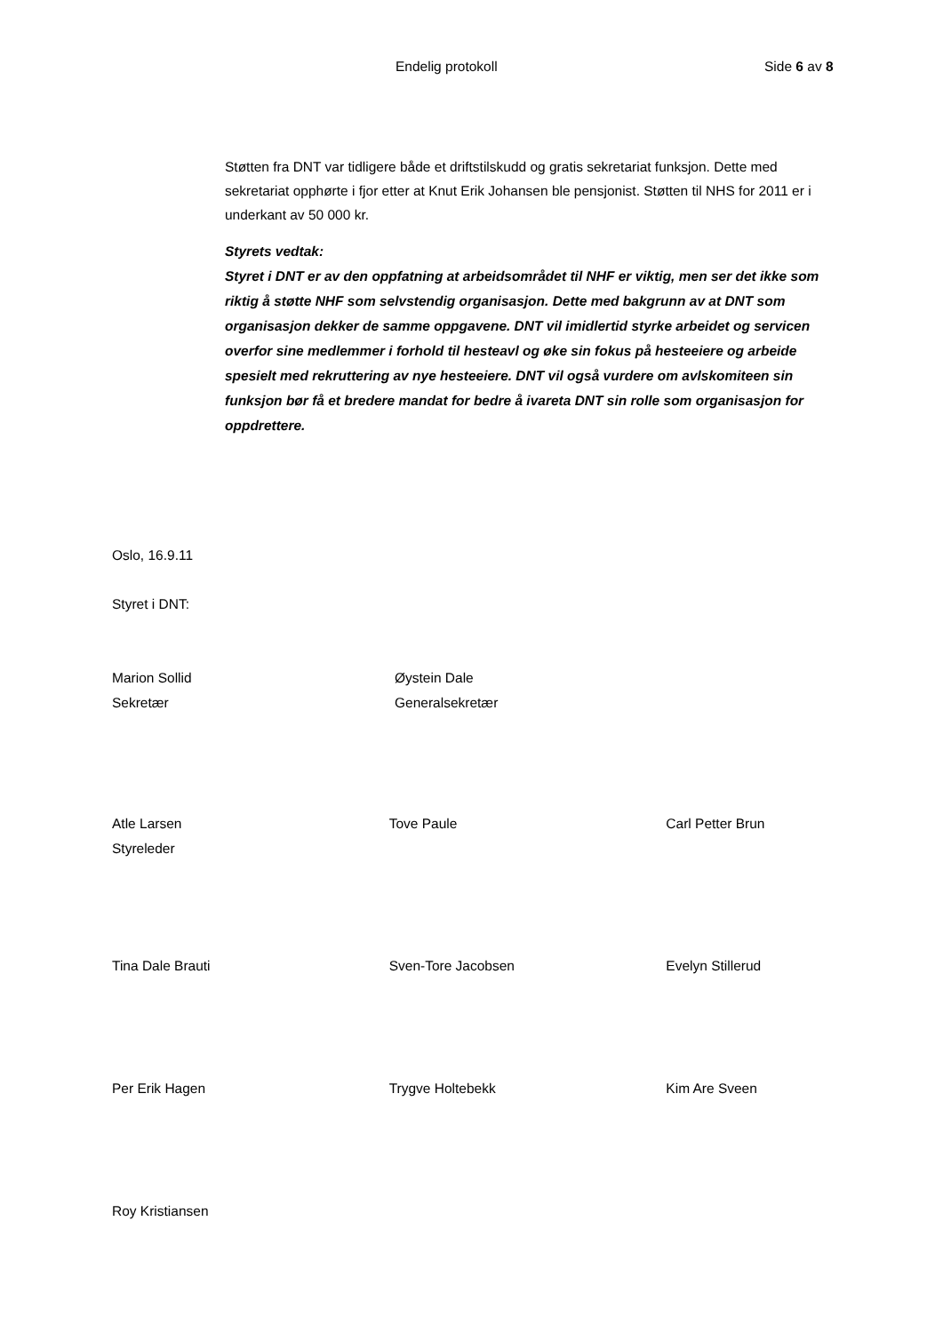Endelig protokoll Side 6 av 8
Støtten fra DNT var tidligere både et driftstilskudd og gratis sekretariat funksjon. Dette med sekretariat opphørte i fjor etter at Knut Erik Johansen ble pensjonist. Støtten til NHS for 2011 er i underkant av 50 000 kr.
Styrets vedtak:
Styret i DNT er av den oppfatning at arbeidsområdet til NHF er viktig, men ser det ikke som riktig å støtte NHF som selvstendig organisasjon. Dette med bakgrunn av at DNT som organisasjon dekker de samme oppgavene. DNT vil imidlertid styrke arbeidet og servicen overfor sine medlemmer i forhold til hesteavl og øke sin fokus på hesteeiere og arbeide spesielt med rekruttering av nye hesteeiere. DNT vil også vurdere om avlskomiteen sin funksjon bør få et bredere mandat for bedre å ivareta DNT sin rolle som organisasjon for oppdrettere.
Oslo, 16.9.11
Styret i DNT:
Marion Sollid
Sekretær
Øystein Dale
Generalsekretær
Atle Larsen
Styreleder
Tove Paule Carl Petter Brun
Tina Dale Brauti Sven-Tore Jacobsen Evelyn Stillerud
Per Erik Hagen Trygve Holtebekk Kim Are Sveen
Roy Kristiansen